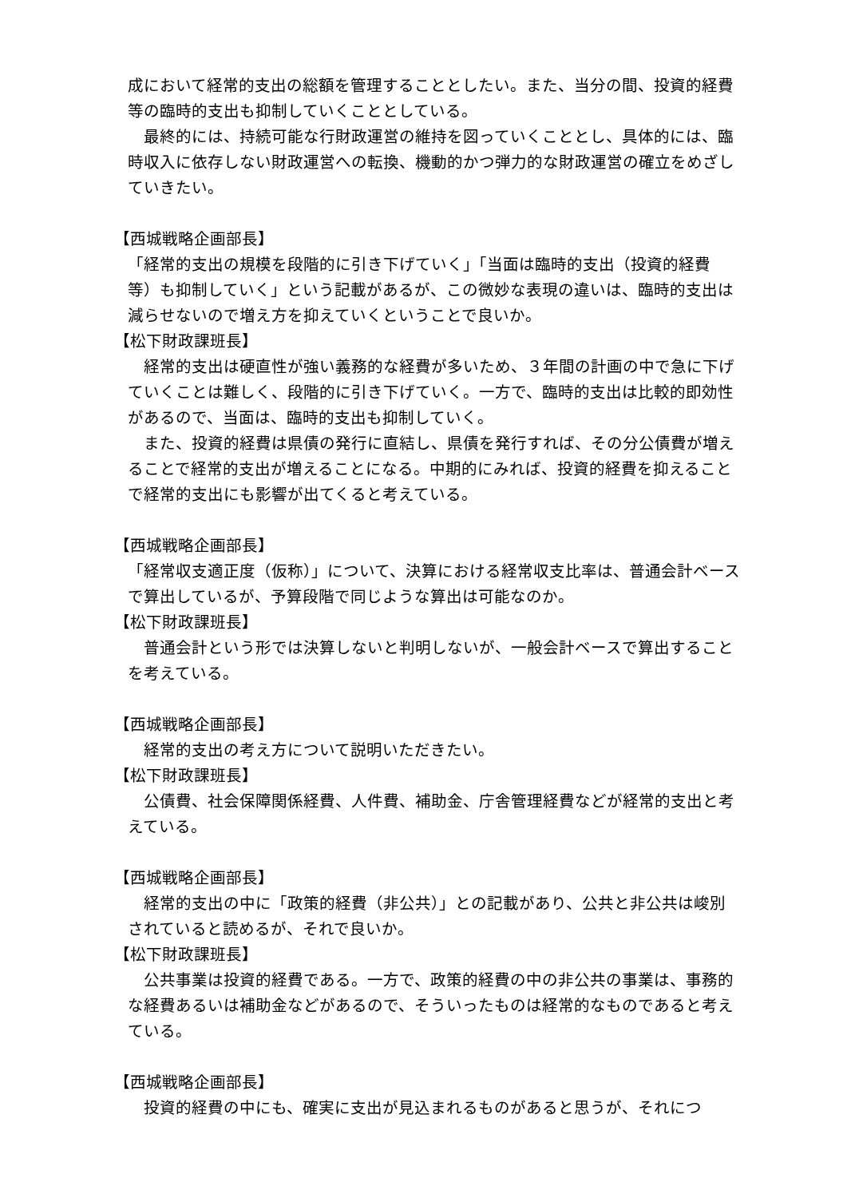成において経常的支出の総額を管理することとしたい。また、当分の間、投資的経費等の臨時的支出も抑制していくこととしている。
　最終的には、持続可能な行財政運営の維持を図っていくこととし、具体的には、臨時収入に依存しない財政運営への転換、機動的かつ弾力的な財政運営の確立をめざしていきたい。
【西城戦略企画部長】
「経常的支出の規模を段階的に引き下げていく」「当面は臨時的支出（投資的経費等）も抑制していく」という記載があるが、この微妙な表現の違いは、臨時的支出は減らせないので増え方を抑えていくということで良いか。
【松下財政課班長】
　経常的支出は硬直性が強い義務的な経費が多いため、３年間の計画の中で急に下げていくことは難しく、段階的に引き下げていく。一方で、臨時的支出は比較的即効性があるので、当面は、臨時的支出も抑制していく。
　また、投資的経費は県債の発行に直結し、県債を発行すれば、その分公債費が増えることで経常的支出が増えることになる。中期的にみれば、投資的経費を抑えることで経常的支出にも影響が出てくると考えている。
【西城戦略企画部長】
「経常収支適正度（仮称）」について、決算における経常収支比率は、普通会計ベースで算出しているが、予算段階で同じような算出は可能なのか。
【松下財政課班長】
　普通会計という形では決算しないと判明しないが、一般会計ベースで算出することを考えている。
【西城戦略企画部長】
　経常的支出の考え方について説明いただきたい。
【松下財政課班長】
　公債費、社会保障関係経費、人件費、補助金、庁舎管理経費などが経常的支出と考えている。
【西城戦略企画部長】
　経常的支出の中に「政策的経費（非公共）」との記載があり、公共と非公共は峻別されていると読めるが、それで良いか。
【松下財政課班長】
　公共事業は投資的経費である。一方で、政策的経費の中の非公共の事業は、事務的な経費あるいは補助金などがあるので、そういったものは経常的なものであると考えている。
【西城戦略企画部長】
　投資的経費の中にも、確実に支出が見込まれるものがあると思うが、それにつ